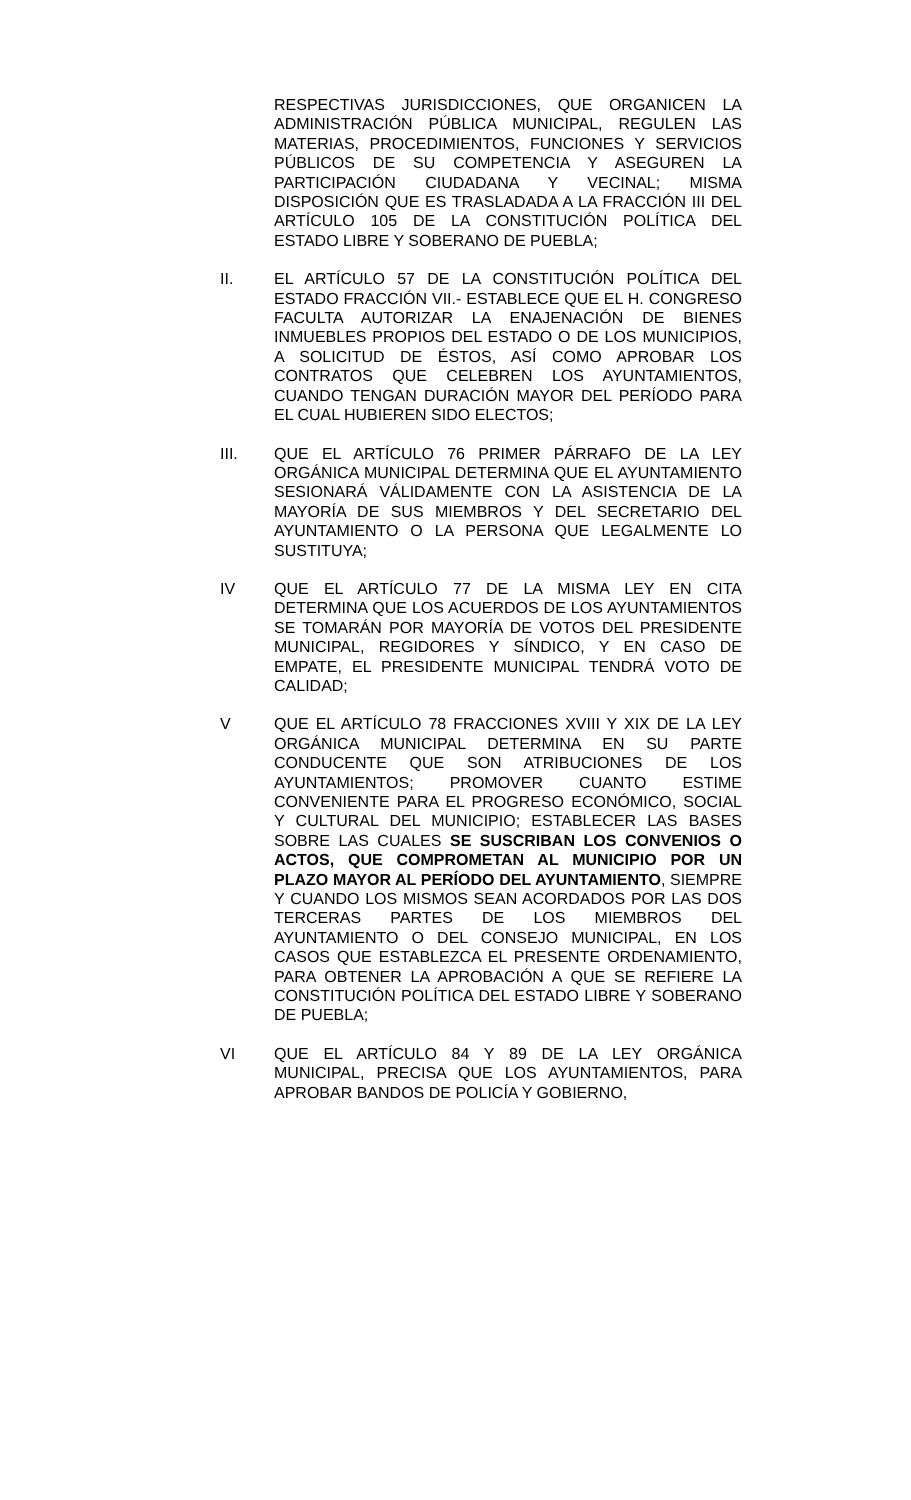RESPECTIVAS JURISDICCIONES, QUE ORGANICEN LA ADMINISTRACIÓN PÚBLICA MUNICIPAL, REGULEN LAS MATERIAS, PROCEDIMIENTOS, FUNCIONES Y SERVICIOS PÚBLICOS DE SU COMPETENCIA Y ASEGUREN LA PARTICIPACIÓN CIUDADANA Y VECINAL; MISMA DISPOSICIÓN QUE ES TRASLADADA A LA FRACCIÓN III DEL ARTÍCULO 105 DE LA CONSTITUCIÓN POLÍTICA DEL ESTADO LIBRE Y SOBERANO DE PUEBLA;
II. EL ARTÍCULO 57 DE LA CONSTITUCIÓN POLÍTICA DEL ESTADO FRACCIÓN VII.- ESTABLECE QUE EL H. CONGRESO FACULTA AUTORIZAR LA ENAJENACIÓN DE BIENES INMUEBLES PROPIOS DEL ESTADO O DE LOS MUNICIPIOS, A SOLICITUD DE ÉSTOS, ASÍ COMO APROBAR LOS CONTRATOS QUE CELEBREN LOS AYUNTAMIENTOS, CUANDO TENGAN DURACIÓN MAYOR DEL PERÍODO PARA EL CUAL HUBIEREN SIDO ELECTOS;
III. QUE EL ARTÍCULO 76 PRIMER PÁRRAFO DE LA LEY ORGÁNICA MUNICIPAL DETERMINA QUE EL AYUNTAMIENTO SESIONARÁ VÁLIDAMENTE CON LA ASISTENCIA DE LA MAYORÍA DE SUS MIEMBROS Y DEL SECRETARIO DEL AYUNTAMIENTO O LA PERSONA QUE LEGALMENTE LO SUSTITUYA;
IV QUE EL ARTÍCULO 77 DE LA MISMA LEY EN CITA DETERMINA QUE LOS ACUERDOS DE LOS AYUNTAMIENTOS SE TOMARÁN POR MAYORÍA DE VOTOS DEL PRESIDENTE MUNICIPAL, REGIDORES Y SÍNDICO, Y EN CASO DE EMPATE, EL PRESIDENTE MUNICIPAL TENDRÁ VOTO DE CALIDAD;
V QUE EL ARTÍCULO 78 FRACCIONES XVIII Y XIX DE LA LEY ORGÁNICA MUNICIPAL DETERMINA EN SU PARTE CONDUCENTE QUE SON ATRIBUCIONES DE LOS AYUNTAMIENTOS; PROMOVER CUANTO ESTIME CONVENIENTE PARA EL PROGRESO ECONÓMICO, SOCIAL Y CULTURAL DEL MUNICIPIO; ESTABLECER LAS BASES SOBRE LAS CUALES SE SUSCRIBAN LOS CONVENIOS O ACTOS, QUE COMPROMETAN AL MUNICIPIO POR UN PLAZO MAYOR AL PERÍODO DEL AYUNTAMIENTO, SIEMPRE Y CUANDO LOS MISMOS SEAN ACORDADOS POR LAS DOS TERCERAS PARTES DE LOS MIEMBROS DEL AYUNTAMIENTO O DEL CONSEJO MUNICIPAL, EN LOS CASOS QUE ESTABLEZCA EL PRESENTE ORDENAMIENTO, PARA OBTENER LA APROBACIÓN A QUE SE REFIERE LA CONSTITUCIÓN POLÍTICA DEL ESTADO LIBRE Y SOBERANO DE PUEBLA;
VI QUE EL ARTÍCULO 84 Y 89 DE LA LEY ORGÁNICA MUNICIPAL, PRECISA QUE LOS AYUNTAMIENTOS, PARA APROBAR BANDOS DE POLICÍA Y GOBIERNO,